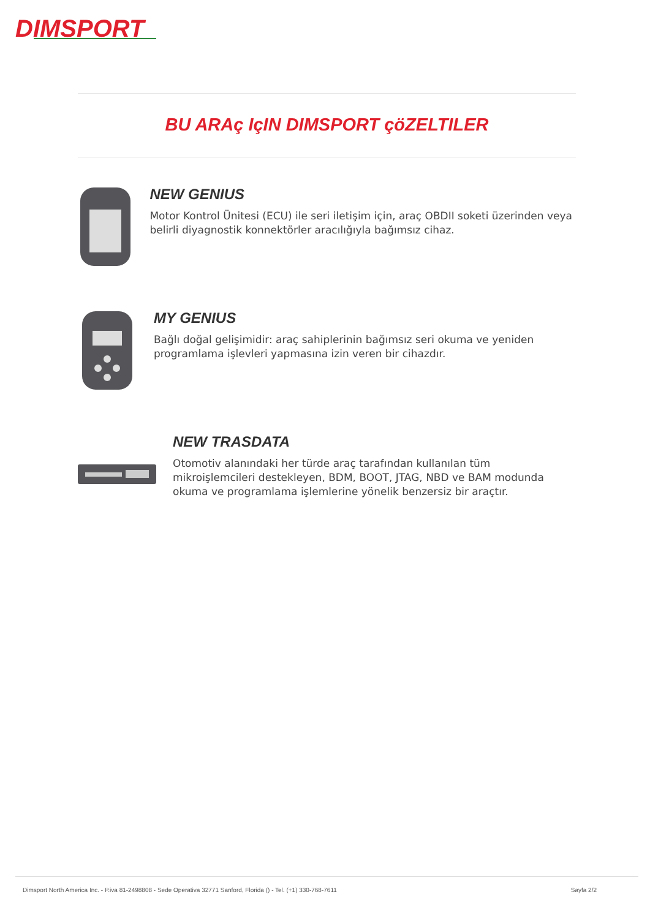DIMSPORT
BU ARAç IçIN DIMSPORT çöZELTILER
NEW GENIUS
Motor Kontrol Ünitesi (ECU) ile seri iletişim için, araç OBDII soketi üzerinden veya belirli diyagnostik konnektörler aracılığıyla bağımsız cihaz.
MY GENIUS
Bağlı doğal gelişimidir: araç sahiplerinin bağımsız seri okuma ve yeniden programlama işlevleri yapmasına izin veren bir cihazdır.
NEW TRASDATA
Otomotiv alanındaki her türde araç tarafından kullanılan tüm mikroişlemcileri destekleyen, BDM, BOOT, JTAG, NBD ve BAM modunda okuma ve programlama işlemlerine yönelik benzersiz bir araçtır.
Dimsport North America Inc. - P.iva 81-2498808 - Sede Operativa 32771 Sanford, Florida () - Tel. (+1) 330-768-7611 Sayfa 2/2